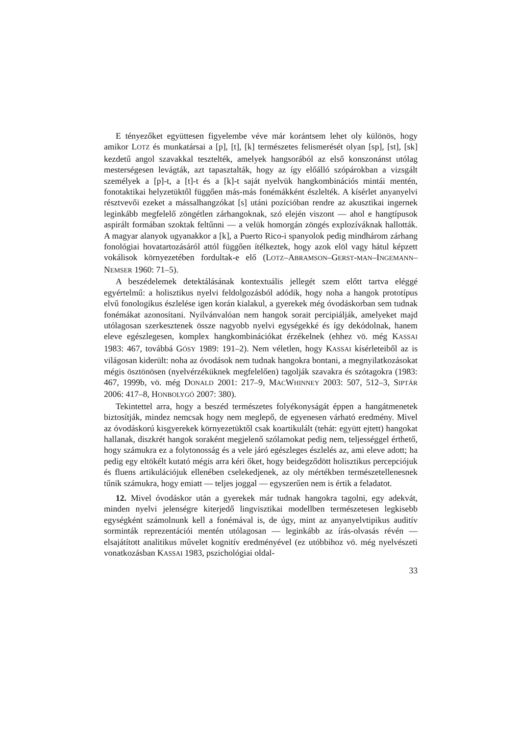E tényezőket együttesen figyelembe véve már korántsem lehet oly különös, hogy amikor LOTZ és munkatársai a [p], [t], [k] természetes felismerését olyan [sp], [st], [sk] kezdetű angol szavakkal tesztelték, amelyek hangsorából az első konszonánst utólag mesterségesen levágták, azt tapasztalták, hogy az így előálló szópárokban a vizsgált személyek a [p]-t, a [t]-t és a [k]-t saját nyelvük hangkombinációs mintái mentén, fonotaktikai helyzetüktől függően más-más fonémákként észlelték. A kísérlet anyanyelvi résztvevői ezeket a mássalhangzókat [s] utáni pozícióban rendre az akusztikai ingernek leginkább megfelelő zöngétlen zárhangoknak, szó elején viszont — ahol e hangtípusok aspirált formában szoktak feltűnni — a velük homorgán zöngés explozíváknak hallották. A magyar alanyok ugyanakkor a [k], a Puerto Rico-i spanyolok pedig mindhárom zárhang fonológiai hovatartozásáról attól függően ítélkeztek, hogy azok elöl vagy hátul képzett vokálisok környezetében fordultak-e elő (LOTZ–ABRAMSON–GERST-MAN–INGEMANN–NEMSER 1960: 71–5).
A beszédelemek detektálásának kontextuális jellegét szem előtt tartva eléggé egyértelmű: a holisztikus nyelvi feldolgozásból adódik, hogy noha a hangok prototípus elvű fonologikus észlelése igen korán kialakul, a gyerekek még óvodáskorban sem tudnak fonémákat azonosítani. Nyilvánvalóan nem hangok sorait percipiálják, amelyeket majd utólagosan szerkesztenek össze nagyobb nyelvi egységekké és így dekódolnak, hanem eleve egészlegesen, komplex hangkombinációkat érzékelnek (ehhez vö. még KASSAI 1983: 467, továbbá GÓSY 1989: 191–2). Nem véletlen, hogy KASSAI kísérleteiből az is világosan kiderült: noha az óvodások nem tudnak hangokra bontani, a megnyilatkozásokat mégis ösztönösen (nyelvérzéküknek megfelelően) tagolják szavakra és szótagokra (1983: 467, 1999b, vö. még DONALD 2001: 217–9, MACWHINNEY 2003: 507, 512–3, SIPTÁR 2006: 417–8, HONBOLYGÓ 2007: 380).
Tekintettel arra, hogy a beszéd természetes folyékonyságát éppen a hangátmenetek biztosítják, mindez nemcsak hogy nem meglepő, de egyenesen várható eredmény. Mivel az óvodáskorú kisgyerekek környezetüktől csak koartikulált (tehát: együtt ejtett) hangokat hallanak, diszkrét hangok soraként megjelenő szólamokat pedig nem, teljességgel érthető, hogy számukra ez a folytonosság és a vele járó egészleges észlelés az, ami eleve adott; ha pedig egy eltökélt kutató mégis arra kéri őket, hogy beidegződött holisztikus percepciójuk és fluens artikulációjuk ellenében cselekedjenek, az oly mértékben természetellenesnek tűnik számukra, hogy emiatt — teljes joggal — egyszerűen nem is értik a feladatot.
12. Mivel óvodáskor után a gyerekek már tudnak hangokra tagolni, egy adekvát, minden nyelvi jelenségre kiterjedő lingvisztikai modellben természetesen legkisebb egységként számolnunk kell a fonémával is, de úgy, mint az anyanyelvtipikus auditív sorminták reprezentációi mentén utólagosan — leginkább az írás-olvasás révén — elsajátított analitikus művelet kognitív eredményével (ez utóbbihoz vö. még nyelvészeti vonatkozásban KASSAI 1983, pszichológiai oldal-
33